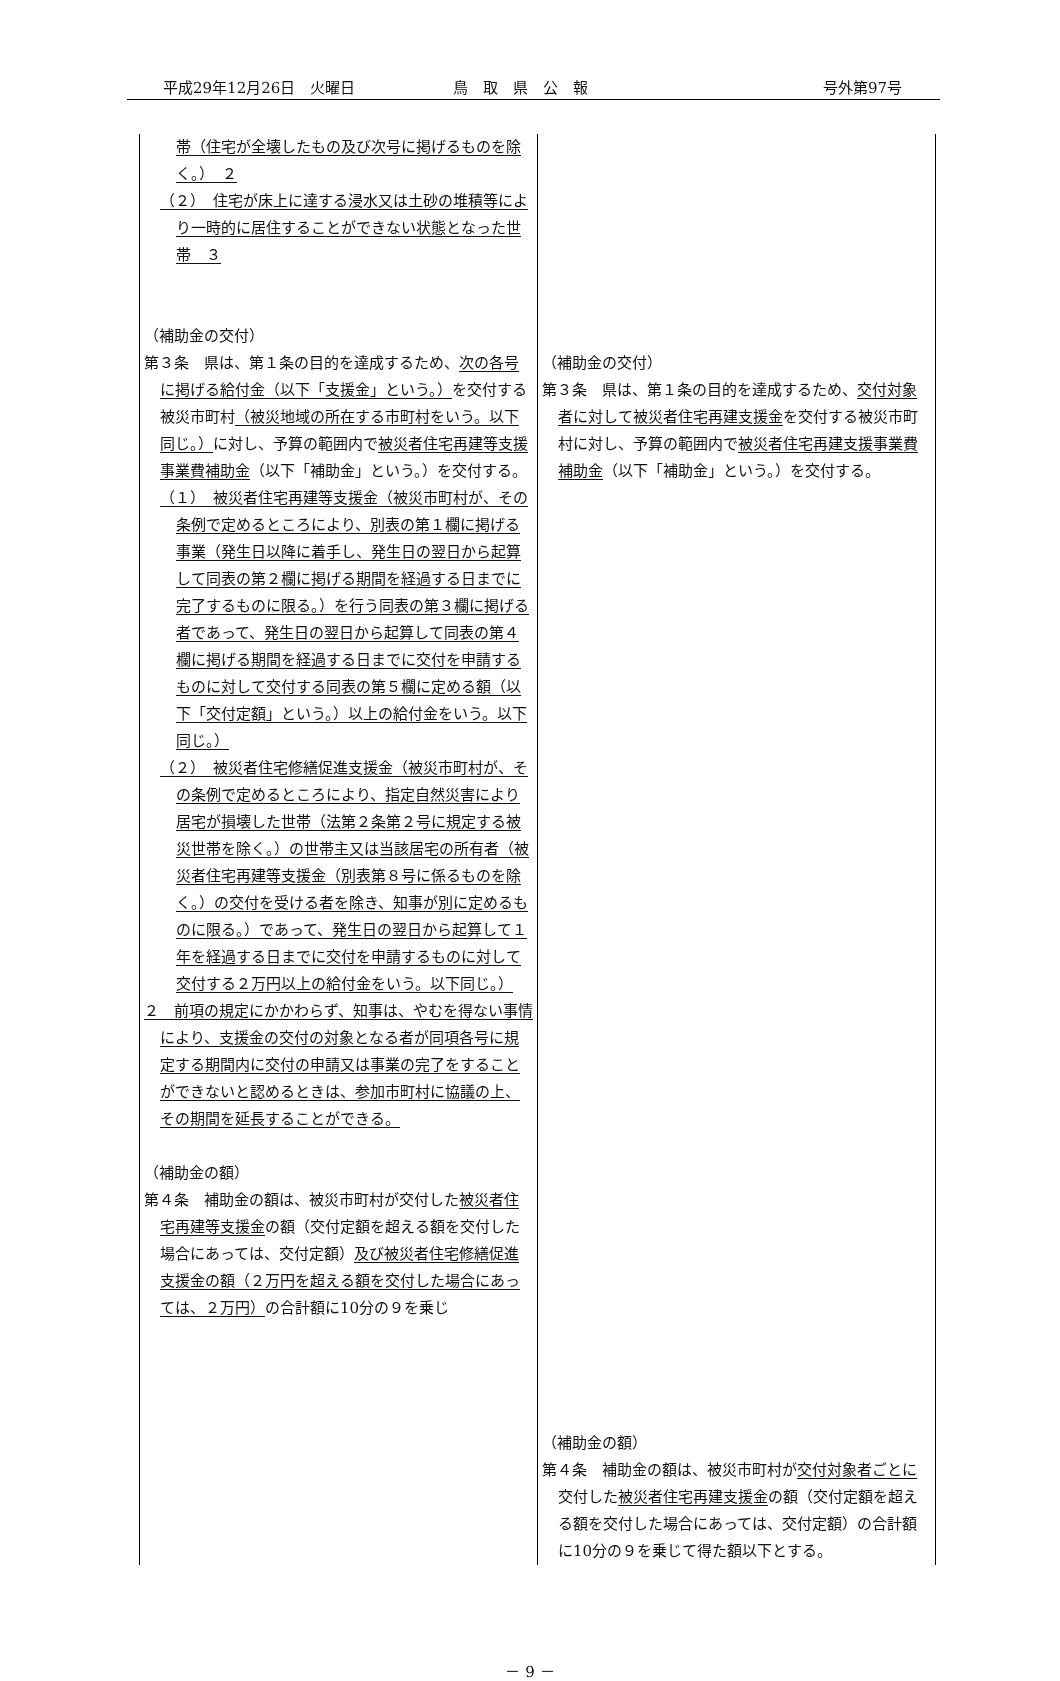平成29年12月26日　火曜日 鳥　取　県　公　報 号外第97号
| 帯（住宅が全壊したもの及び次号に掲げるものを除く。） ２ （２） 住宅が床上に達する浸水又は土砂の堆積等により一時的に居住することができない状態となった世帯 ３ （補助金の交付） 第３条 県は、第１条の目的を達成するため、 次の各号に掲げる給付金（以下「支援金」という。） を交付する被災市町村 （被災地域の所在する市町村をいう。以下同じ。） に対し、予算の範囲内で 被災者住宅再建等支援事業費補助金 （以下「補助金」という。）を交付する。 （１） 被災者住宅再建等支援金（被災市町村が、その条例で定めるところにより、別表の第１欄に掲げる事業（発生日以降に着手し、発生日の翌日から起算して同表の第２欄に掲げる期間を経過する日までに完了するものに限る。）を行う同表の第３欄に掲げる者であって、発生日の翌日から起算して同表の第４欄に掲げる期間を経過する日までに交付を申請するものに対して交付する同表の第５欄に定める額（以下「交付定額」という。）以上の給付金をいう。以下同じ。） （２） 被災者住宅修繕促進支援金（被災市町村が、その条例で定めるところにより、指定自然災害により居宅が損壊した世帯（法第２条第２号に規定する被災世帯を除く。）の世帯主又は当該居宅の所有者（被災者住宅再建等支援金（別表第８号に係るものを除く。）の交付を受ける者を除き、知事が別に定めるものに限る。）であって、発生日の翌日から起算して１年を経過する日までに交付を申請するものに対して交付する２万円以上の給付金をいう。以下同じ。） ２ 前項の規定にかかわらず、知事は、やむを得ない事情により、支援金の交付の対象となる者が同項各号に規定する期間内に交付の申請又は事業の完了をすることができないと認めるときは、参加市町村に協議の上、その期間を延長することができる。 （補助金の額） 第４条 補助金の額は、被災市町村が交付した 被災者住宅再建等支援金 の額（交付定額を超える額を交付した場合にあっては、交付定額） 及び被災者住宅修繕促進支援金の額（２万円を超える額を交付した場合にあっては、２万円） の合計額に10分の９を乗じ | （補助金の交付） 第３条 県は、第１条の目的を達成するため、 交付対象者に対して被災者住宅再建支援金 を交付する被災市町村に対し、予算の範囲内で 被災者住宅再建支援事業費補助金 （以下「補助金」という。）を交付する。 （補助金の額） 第４条 補助金の額は、被災市町村が 交付対象者ごとに 交付した 被災者住宅再建支援金 の額（交付定額を超える額を交付した場合にあっては、交付定額）の合計額に10分の９を乗じて得た額以下とする。 |
－ 9 －